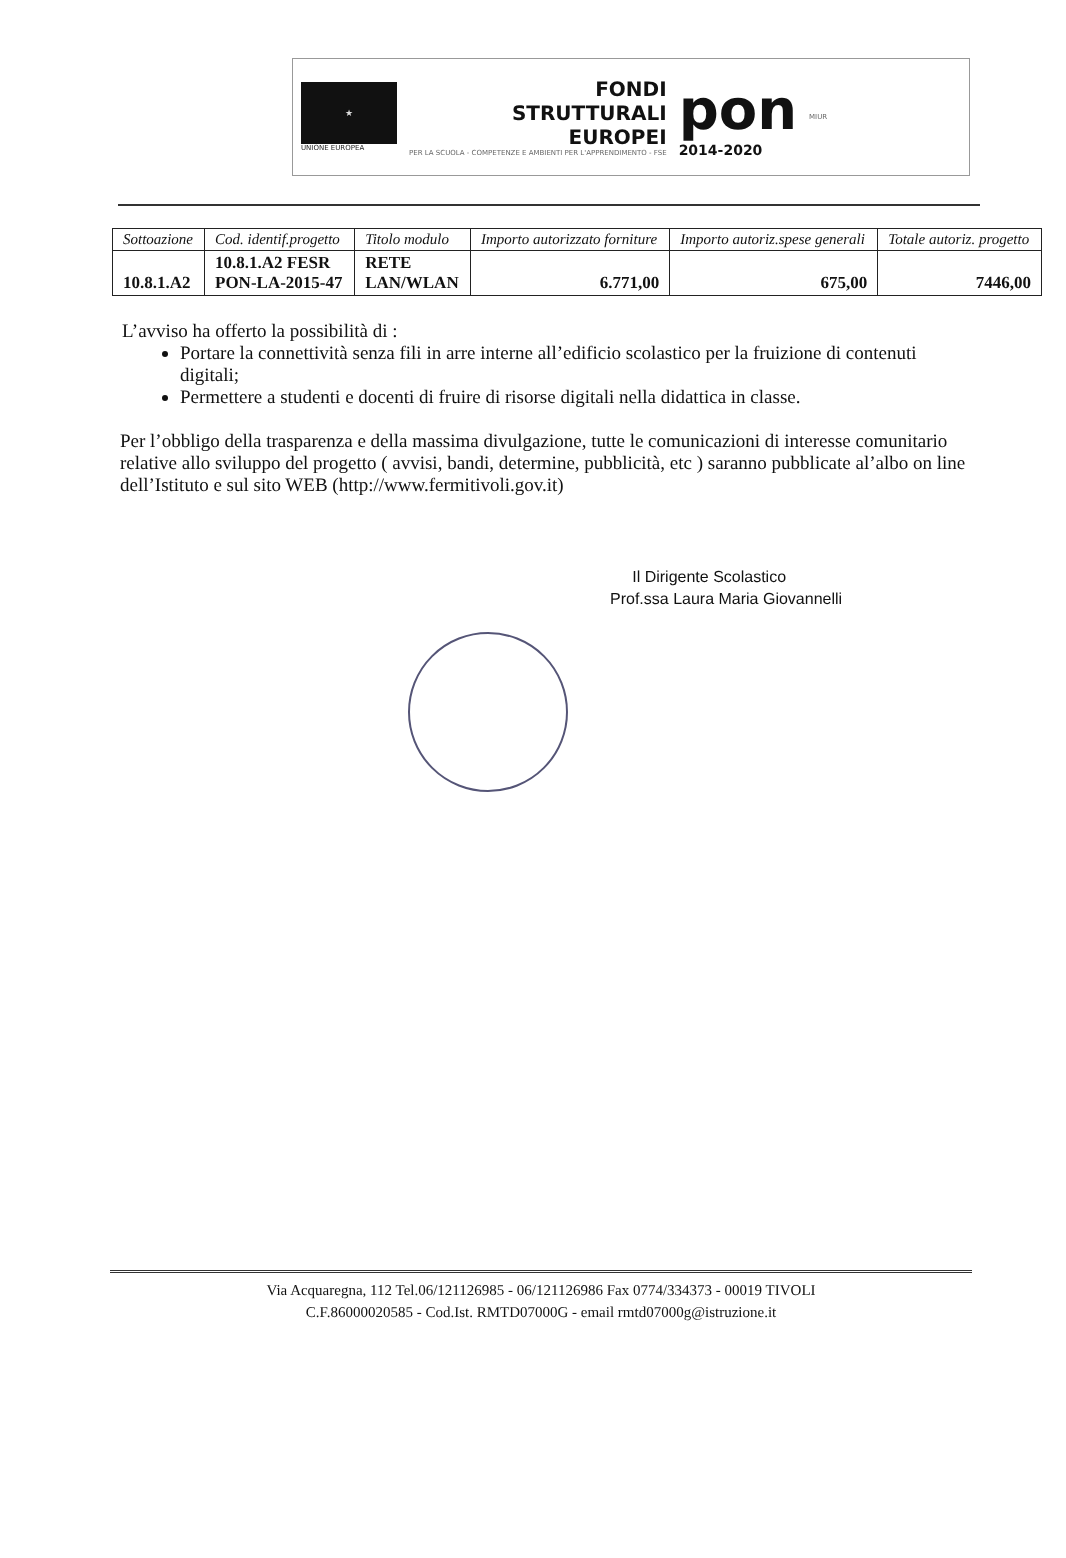★
UNIONE EUROPEA
FONDI
STRUTTURALI
EUROPEI
PER LA SCUOLA - COMPETENZE E AMBIENTI PER L'APPRENDIMENTO - FSE
pon
2014-2020
MIUR
| Sottoazione | Cod. identif.progetto | Titolo modulo | Importo autorizzato forniture | Importo autoriz.spese generali | Totale autoriz. progetto |
| --- | --- | --- | --- | --- | --- |
| 10.8.1.A2 | 10.8.1.A2 FESR PON-LA-2015-47 | RETE LAN/WLAN | 6.771,00 | 675,00 | 7446,00 |
L’avviso ha offerto la possibilità di :
Portare la connettività senza fili in arre interne all’edificio scolastico per la fruizione di contenuti digitali;
Permettere a studenti e docenti di fruire di risorse digitali nella didattica in classe.
Per l’obbligo della trasparenza e della massima divulgazione, tutte le comunicazioni di interesse comunitario relative allo sviluppo del progetto ( avvisi, bandi, determine, pubblicità, etc ) saranno pubblicate al’albo on line dell’Istituto e sul sito WEB (http://www.fermitivoli.gov.it)
Il Dirigente Scolastico
Prof.ssa Laura Maria Giovannelli
Via Acquaregna, 112 Tel.06/121126985 - 06/121126986 Fax 0774/334373 - 00019 TIVOLI
C.F.86000020585 - Cod.Ist. RMTD07000G - email rmtd07000g@istruzione.it